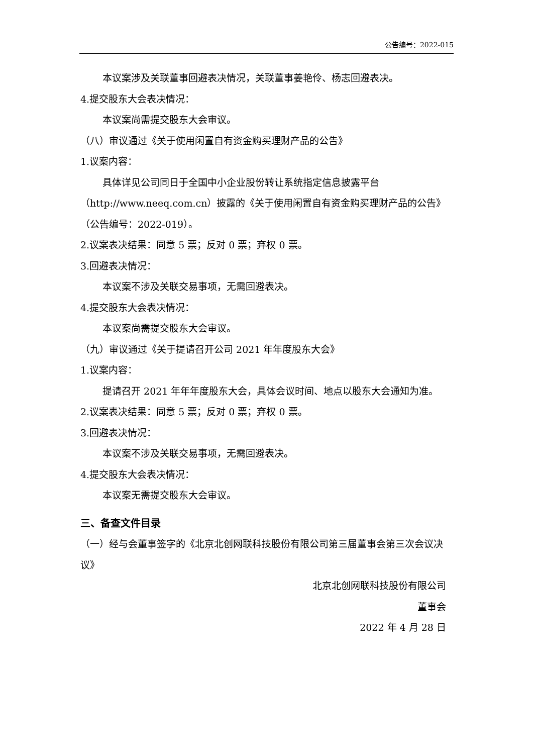公告编号：2022-015
本议案涉及关联董事回避表决情况，关联董事姜艳伶、杨志回避表决。
4.提交股东大会表决情况：
本议案尚需提交股东大会审议。
（八）审议通过《关于使用闲置自有资金购买理财产品的公告》
1.议案内容：
具体详见公司同日于全国中小企业股份转让系统指定信息披露平台（http://www.neeq.com.cn）披露的《关于使用闲置自有资金购买理财产品的公告》（公告编号：2022-019）。
2.议案表决结果：同意 5 票；反对 0 票；弃权 0 票。
3.回避表决情况：
本议案不涉及关联交易事项，无需回避表决。
4.提交股东大会表决情况：
本议案尚需提交股东大会审议。
（九）审议通过《关于提请召开公司 2021 年年度股东大会》
1.议案内容：
提请召开 2021 年年年度股东大会，具体会议时间、地点以股东大会通知为准。
2.议案表决结果：同意 5 票；反对 0 票；弃权 0 票。
3.回避表决情况：
本议案不涉及关联交易事项，无需回避表决。
4.提交股东大会表决情况：
本议案无需提交股东大会审议。
三、备查文件目录
（一）经与会董事签字的《北京北创网联科技股份有限公司第三届董事会第三次会议决议》
北京北创网联科技股份有限公司
董事会
2022 年 4 月 28 日